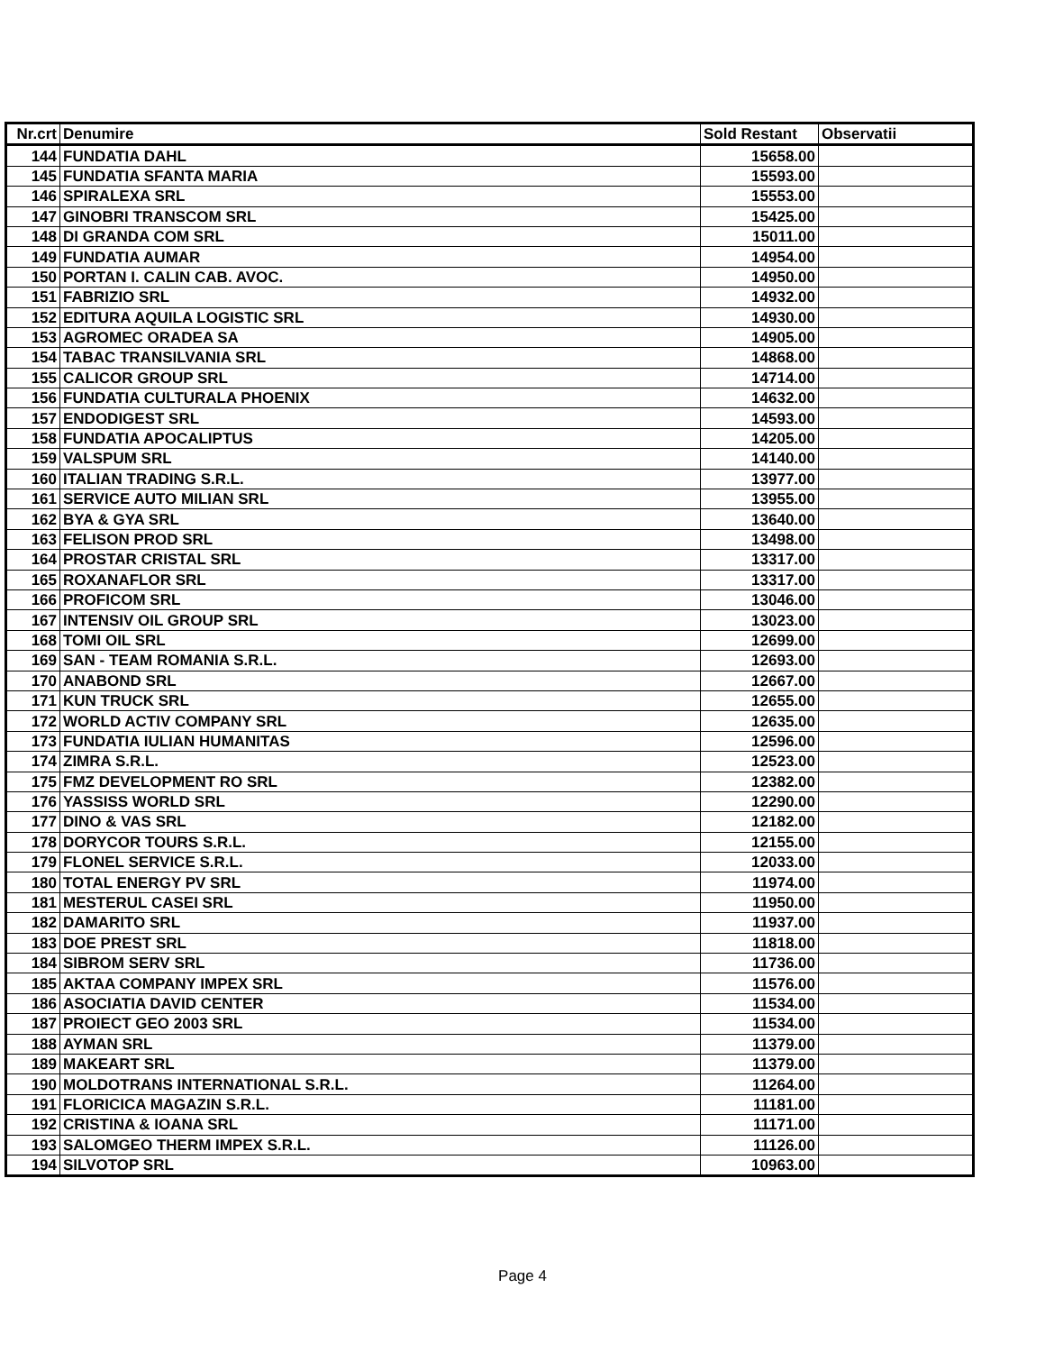| Nr.crt | Denumire | Sold Restant | Observatii |
| --- | --- | --- | --- |
| 144 | FUNDATIA DAHL | 15658.00 | |
| 145 | FUNDATIA SFANTA MARIA | 15593.00 | |
| 146 | SPIRALEXA SRL | 15553.00 | |
| 147 | GINOBRI TRANSCOM SRL | 15425.00 | |
| 148 | DI GRANDA COM SRL | 15011.00 | |
| 149 | FUNDATIA AUMAR | 14954.00 | |
| 150 | PORTAN I. CALIN CAB. AVOC. | 14950.00 | |
| 151 | FABRIZIO SRL | 14932.00 | |
| 152 | EDITURA AQUILA LOGISTIC SRL | 14930.00 | |
| 153 | AGROMEC ORADEA SA | 14905.00 | |
| 154 | TABAC TRANSILVANIA SRL | 14868.00 | |
| 155 | CALICOR GROUP SRL | 14714.00 | |
| 156 | FUNDATIA CULTURALA PHOENIX | 14632.00 | |
| 157 | ENDODIGEST SRL | 14593.00 | |
| 158 | FUNDATIA APOCALIPTUS | 14205.00 | |
| 159 | VALSPUM SRL | 14140.00 | |
| 160 | ITALIAN TRADING S.R.L. | 13977.00 | |
| 161 | SERVICE AUTO MILIAN SRL | 13955.00 | |
| 162 | BYA & GYA SRL | 13640.00 | |
| 163 | FELISON PROD SRL | 13498.00 | |
| 164 | PROSTAR CRISTAL SRL | 13317.00 | |
| 165 | ROXANAFLOR SRL | 13317.00 | |
| 166 | PROFICOM SRL | 13046.00 | |
| 167 | INTENSIV OIL GROUP SRL | 13023.00 | |
| 168 | TOMI OIL SRL | 12699.00 | |
| 169 | SAN - TEAM ROMANIA S.R.L. | 12693.00 | |
| 170 | ANABOND SRL | 12667.00 | |
| 171 | KUN TRUCK SRL | 12655.00 | |
| 172 | WORLD ACTIV COMPANY SRL | 12635.00 | |
| 173 | FUNDATIA IULIAN HUMANITAS | 12596.00 | |
| 174 | ZIMRA S.R.L. | 12523.00 | |
| 175 | FMZ DEVELOPMENT RO SRL | 12382.00 | |
| 176 | YASSISS WORLD SRL | 12290.00 | |
| 177 | DINO & VAS SRL | 12182.00 | |
| 178 | DORYCOR TOURS S.R.L. | 12155.00 | |
| 179 | FLONEL SERVICE S.R.L. | 12033.00 | |
| 180 | TOTAL ENERGY PV SRL | 11974.00 | |
| 181 | MESTERUL CASEI SRL | 11950.00 | |
| 182 | DAMARITO SRL | 11937.00 | |
| 183 | DOE PREST SRL | 11818.00 | |
| 184 | SIBROM SERV SRL | 11736.00 | |
| 185 | AKTAA COMPANY IMPEX SRL | 11576.00 | |
| 186 | ASOCIATIA DAVID CENTER | 11534.00 | |
| 187 | PROIECT GEO 2003 SRL | 11534.00 | |
| 188 | AYMAN SRL | 11379.00 | |
| 189 | MAKEART SRL | 11379.00 | |
| 190 | MOLDOTRANS INTERNATIONAL S.R.L. | 11264.00 | |
| 191 | FLORICICA MAGAZIN S.R.L. | 11181.00 | |
| 192 | CRISTINA & IOANA SRL | 11171.00 | |
| 193 | SALOMGEO THERM IMPEX S.R.L. | 11126.00 | |
| 194 | SILVOTOP SRL | 10963.00 | |
Page 4